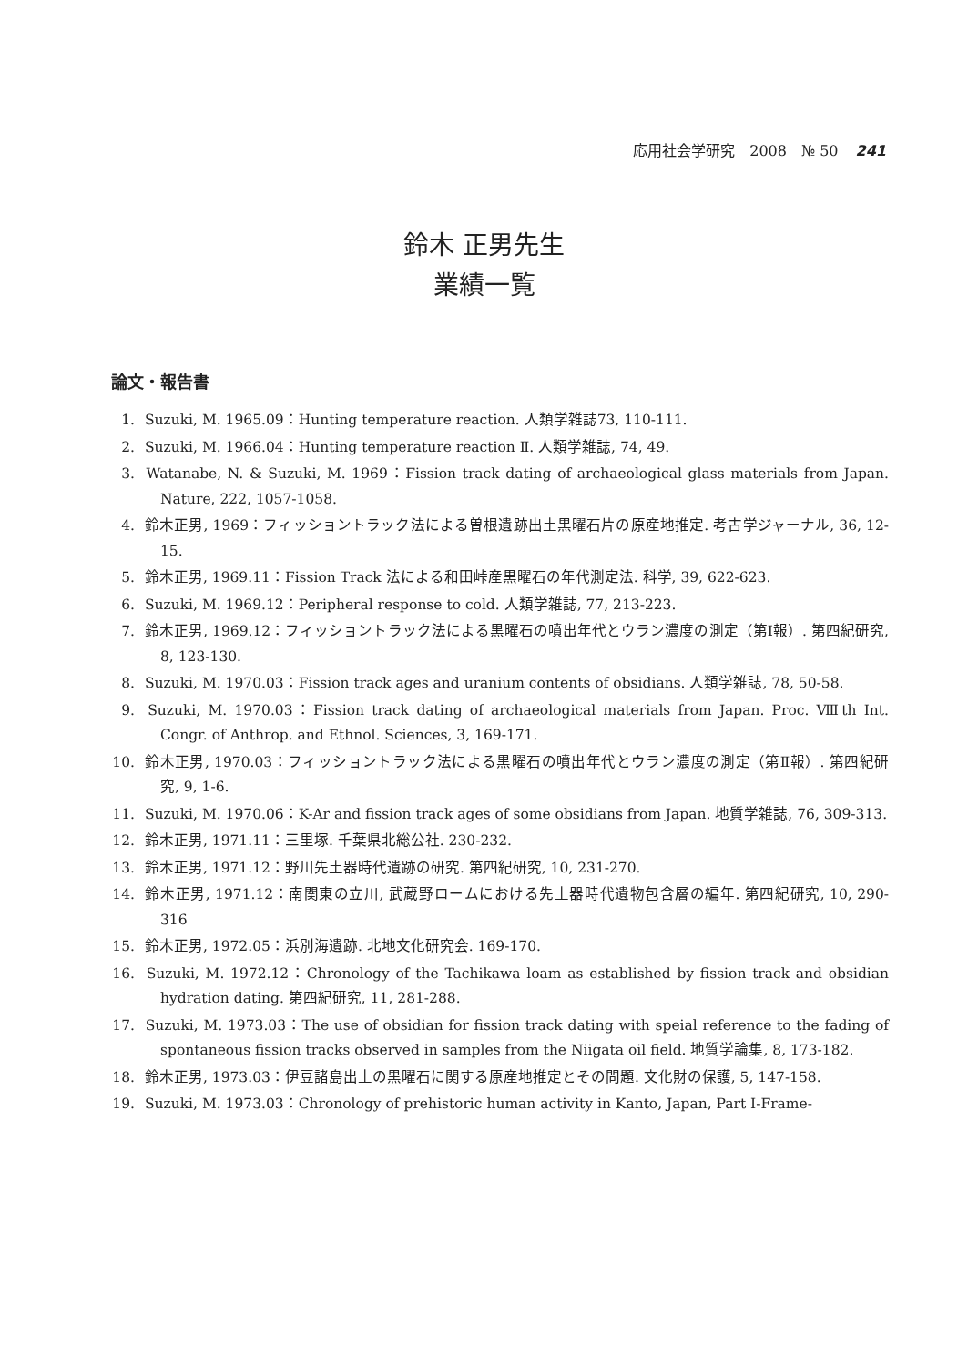応用社会学研究　2008　№ 50 241
鈴木 正男先生
業績一覧
論文・報告書
1. Suzuki, M. 1965.09：Hunting temperature reaction. 人類学雑誌73, 110-111.
2. Suzuki, M. 1966.04：Hunting temperature reaction Ⅱ. 人類学雑誌, 74, 49.
3. Watanabe, N. & Suzuki, M. 1969：Fission track dating of archaeological glass materials from Japan. Nature, 222, 1057-1058.
4. 鈴木正男, 1969：フィッショントラック法による曽根遺跡出土黒曜石片の原産地推定. 考古学ジャーナル, 36, 12-15.
5. 鈴木正男, 1969.11：Fission Track 法による和田峠産黒曜石の年代測定法. 科学, 39, 622-623.
6. Suzuki, M. 1969.12：Peripheral response to cold. 人類学雑誌, 77, 213-223.
7. 鈴木正男, 1969.12：フィッショントラック法による黒曜石の噴出年代とウラン濃度の測定（第Ⅰ報）. 第四紀研究, 8, 123-130.
8. Suzuki, M. 1970.03：Fission track ages and uranium contents of obsidians. 人類学雑誌, 78, 50-58.
9. Suzuki, M. 1970.03：Fission track dating of archaeological materials from Japan. Proc. Ⅷth Int. Congr. of Anthrop. and Ethnol. Sciences, 3, 169-171.
10. 鈴木正男, 1970.03：フィッショントラック法による黒曜石の噴出年代とウラン濃度の測定（第Ⅱ報）. 第四紀研究, 9, 1-6.
11. Suzuki, M. 1970.06：K-Ar and fission track ages of some obsidians from Japan. 地質学雑誌, 76, 309-313.
12. 鈴木正男, 1971.11：三里塚. 千葉県北総公社. 230-232.
13. 鈴木正男, 1971.12：野川先土器時代遺跡の研究. 第四紀研究, 10, 231-270.
14. 鈴木正男, 1971.12：南関東の立川, 武蔵野ロームにおける先土器時代遺物包含層の編年. 第四紀研究, 10, 290-316
15. 鈴木正男, 1972.05：浜別海遺跡. 北地文化研究会. 169-170.
16. Suzuki, M. 1972.12：Chronology of the Tachikawa loam as established by fission track and obsidian hydration dating. 第四紀研究, 11, 281-288.
17. Suzuki, M. 1973.03：The use of obsidian for fission track dating with speial reference to the fading of spontaneous fission tracks observed in samples from the Niigata oil field. 地質学論集, 8, 173-182.
18. 鈴木正男, 1973.03：伊豆諸島出土の黒曜石に関する原産地推定とその問題. 文化財の保護, 5, 147-158.
19. Suzuki, M. 1973.03：Chronology of prehistoric human activity in Kanto, Japan, Part I-Frame-